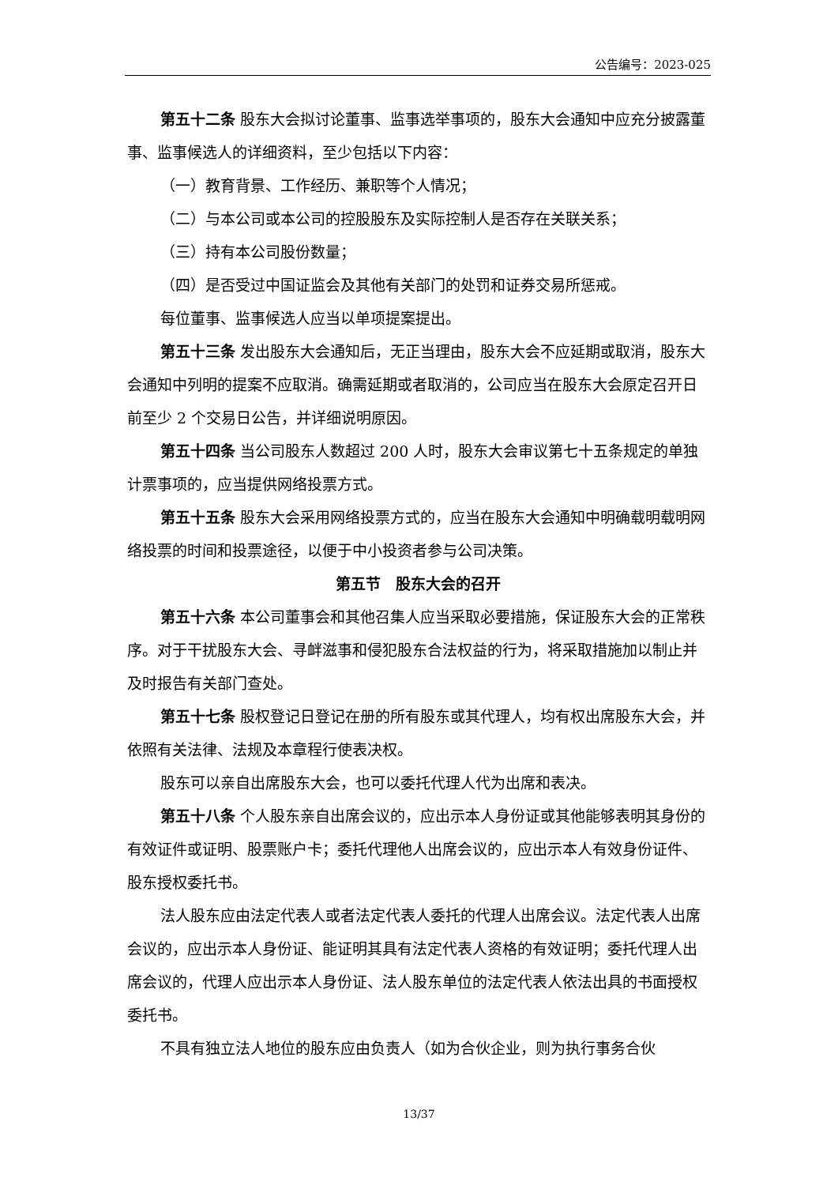公告编号：2023-025
第五十二条 股东大会拟讨论董事、监事选举事项的，股东大会通知中应充分披露董事、监事候选人的详细资料，至少包括以下内容：
（一）教育背景、工作经历、兼职等个人情况；
（二）与本公司或本公司的控股股东及实际控制人是否存在关联关系；
（三）持有本公司股份数量；
（四）是否受过中国证监会及其他有关部门的处罚和证券交易所惩戒。
每位董事、监事候选人应当以单项提案提出。
第五十三条 发出股东大会通知后，无正当理由，股东大会不应延期或取消，股东大会通知中列明的提案不应取消。确需延期或者取消的，公司应当在股东大会原定召开日前至少 2 个交易日公告，并详细说明原因。
第五十四条 当公司股东人数超过 200 人时，股东大会审议第七十五条规定的单独计票事项的，应当提供网络投票方式。
第五十五条 股东大会采用网络投票方式的，应当在股东大会通知中明确载明载明网络投票的时间和投票途径，以便于中小投资者参与公司决策。
第五节　股东大会的召开
第五十六条 本公司董事会和其他召集人应当采取必要措施，保证股东大会的正常秩序。对于干扰股东大会、寻衅滋事和侵犯股东合法权益的行为，将采取措施加以制止并及时报告有关部门查处。
第五十七条 股权登记日登记在册的所有股东或其代理人，均有权出席股东大会，并依照有关法律、法规及本章程行使表决权。
股东可以亲自出席股东大会，也可以委托代理人代为出席和表决。
第五十八条 个人股东亲自出席会议的，应出示本人身份证或其他能够表明其身份的有效证件或证明、股票账户卡；委托代理他人出席会议的，应出示本人有效身份证件、股东授权委托书。
法人股东应由法定代表人或者法定代表人委托的代理人出席会议。法定代表人出席会议的，应出示本人身份证、能证明其具有法定代表人资格的有效证明；委托代理人出席会议的，代理人应出示本人身份证、法人股东单位的法定代表人依法出具的书面授权委托书。
不具有独立法人地位的股东应由负责人（如为合伙企业，则为执行事务合伙
13/37